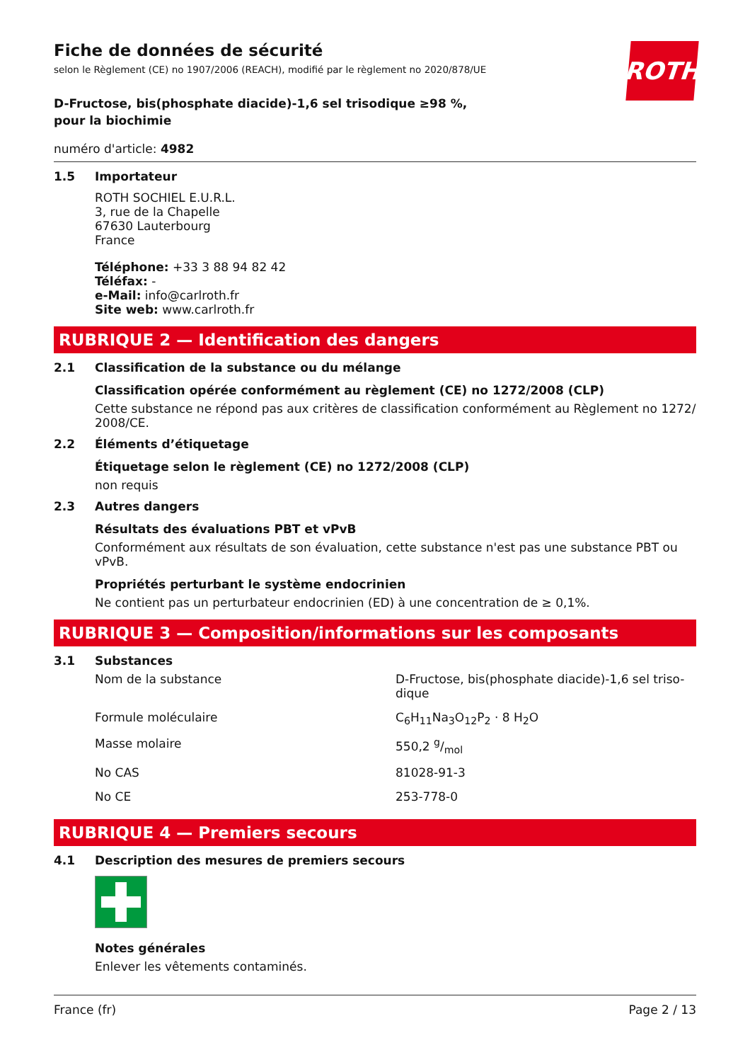ROTH
Fiche de données de sécurité
selon le Règlement (CE) no 1907/2006 (REACH), modifié par le règlement no 2020/878/UE
D-Fructose, bis(phosphate diacide)-1,6 sel trisodique ≥98 %, pour la biochimie
numéro d'article: 4982
1.5
Importateur
ROTH SOCHIEL E.U.R.L.
3, rue de la Chapelle
67630 Lauterbourg
France
Téléphone: +33 3 88 94 82 42
Téléfax: -
e-Mail: info@carlroth.fr
Site web: www.carlroth.fr
RUBRIQUE 2 — Identification des dangers
2.1
Classification de la substance ou du mélange
Classification opérée conformément au règlement (CE) no 1272/2008 (CLP)
Cette substance ne répond pas aux critères de classification conformément au Règlement no 1272/ 2008/CE.
2.2
Éléments d’étiquetage
Étiquetage selon le règlement (CE) no 1272/2008 (CLP)
non requis
2.3
Autres dangers
Résultats des évaluations PBT et vPvB
Conformément aux résultats de son évaluation, cette substance n'est pas une substance PBT ou vPvB.
Propriétés perturbant le système endocrinien
Ne contient pas un perturbateur endocrinien (ED) à une concentration de ≥ 0,1%.
RUBRIQUE 3 — Composition/informations sur les composants
3.1
Substances
| Nom de la substance | D-Fructose, bis(phosphate diacide)-1,6 sel triso-dique |
| Formule moléculaire | C<sub>6</sub>H<sub>11</sub>Na<sub>3</sub>O<sub>12</sub>P<sub>2</sub> · 8 H<sub>2</sub>O |
| Masse molaire | 550,2 g/mol |
| No CAS | 81028-91-3 |
| No CE | 253-778-0 |
RUBRIQUE 4 — Premiers secours
4.1
Description des mesures de premiers secours
Notes générales
Enlever les vêtements contaminés.
France (fr) Page 2 / 13